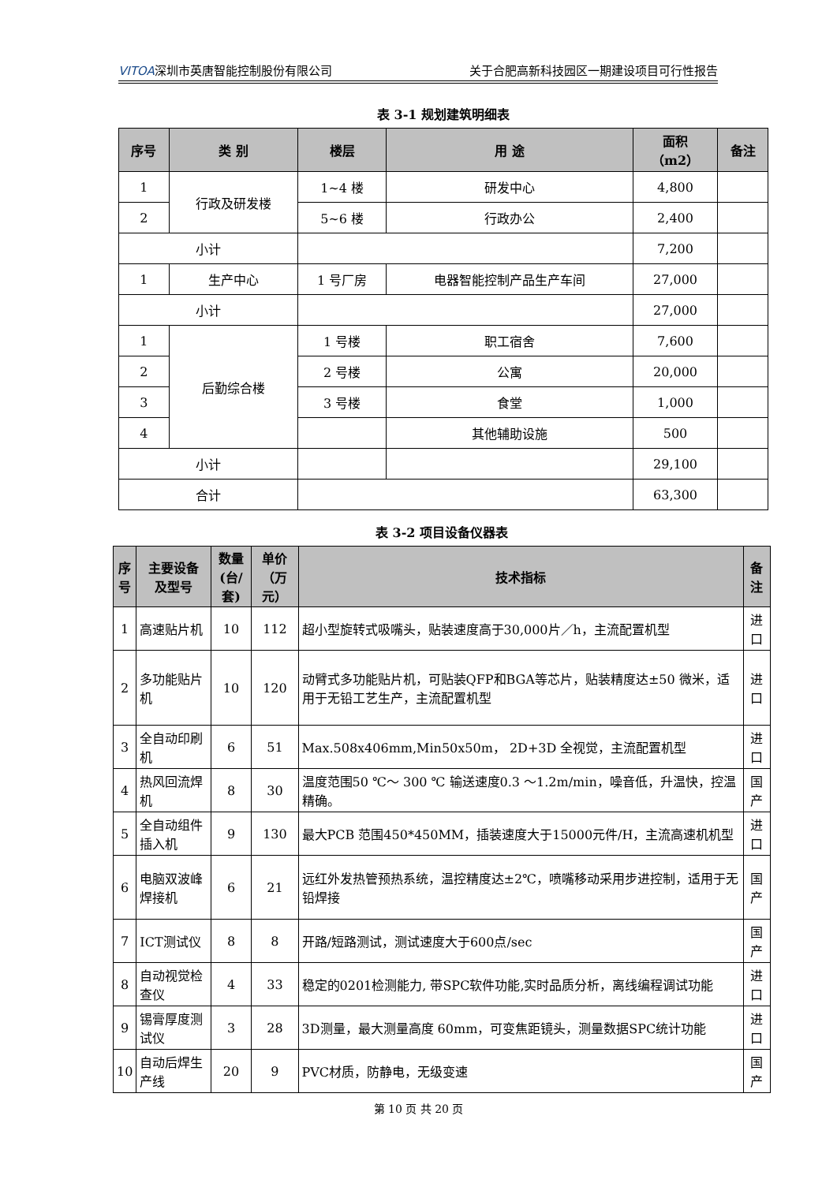VITOA深圳市英唐智能控制股份有限公司 关于合肥高新科技园区一期建设项目可行性报告
表 3-1 规划建筑明细表
| 序号 | 类 别 | 楼层 | 用 途 | 面积 （m2） | 备注 |
| --- | --- | --- | --- | --- | --- |
| 1 | 行政及研发楼 | 1~4 楼 | 研发中心 | 4,800 | |
| 2 | | 5~6 楼 | 行政办公 | 2,400 | |
| 小计 | | | | 7,200 | |
| 1 | 生产中心 | 1 号厂房 | 电器智能控制产品生产车间 | 27,000 | |
| 小计 | | | | 27,000 | |
| 1 | 后勤综合楼 | 1 号楼 | 职工宿舍 | 7,600 | |
| 2 | | 2 号楼 | 公寓 | 20,000 | |
| 3 | | 3 号楼 | 食堂 | 1,000 | |
| 4 | | | 其他辅助设施 | 500 | |
| 小计 | | | | 29,100 | |
| 合计 | | | | 63,300 | |
表 3-2 项目设备仪器表
| 序 号 | 主要设备 及型号 | 数量 (台/套) | 单价 （万元） | 技术指标 | 备注 |
| --- | --- | --- | --- | --- | --- |
| 1 | 高速贴片机 | 10 | 112 | 超小型旋转式吸嘴头，贴装速度高于30,000片／h，主流配置机型 | 进口 |
| 2 | 多功能贴片机 | 10 | 120 | 动臂式多功能贴片机，可贴装QFP和BGA等芯片，贴装精度达±50 微米，适用于无铅工艺生产，主流配置机型 | 进口 |
| 3 | 全自动印刷机 | 6 | 51 | Max.508x406mm,Min50x50m， 2D+3D 全视觉，主流配置机型 | 进口 |
| 4 | 热风回流焊机 | 8 | 30 | 温度范围50 ℃～ 300 ℃ 输送速度0.3 ～1.2m/min，噪音低，升温快，控温精确。 | 国产 |
| 5 | 全自动组件插入机 | 9 | 130 | 最大PCB 范围450*450MM，插装速度大于15000元件/H，主流高速机机型 | 进口 |
| 6 | 电脑双波峰焊接机 | 6 | 21 | 远红外发热管预热系统，温控精度达±2℃，喷嘴移动采用步进控制，适用于无铅焊接 | 国产 |
| 7 | ICT测试仪 | 8 | 8 | 开路/短路测试，测试速度大于600点/sec | 国产 |
| 8 | 自动视觉检查仪 | 4 | 33 | 稳定的0201检测能力, 带SPC软件功能,实时品质分析，离线编程调试功能 | 进口 |
| 9 | 锡膏厚度测试仪 | 3 | 28 | 3D测量，最大测量高度 60mm，可变焦距镜头，测量数据SPC统计功能 | 进口 |
| 10 | 自动后焊生产线 | 20 | 9 | PVC材质，防静电，无级变速 | 国产 |
第 10 页 共 20 页